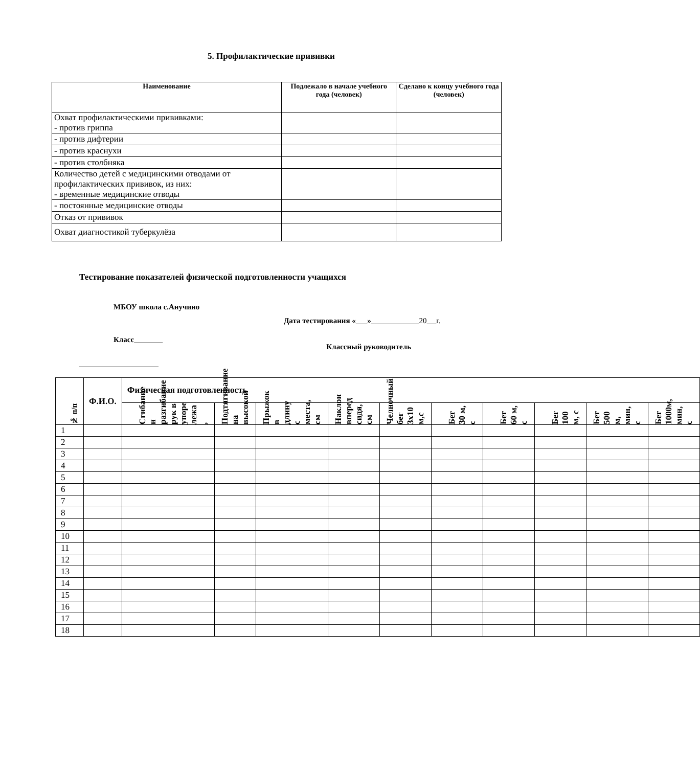5. Профилактические прививки
| Наименование | Подлежало в начале учебного года (человек) | Сделано к концу учебного года (человек) |
| --- | --- | --- |
| Охват профилактическими прививками: - против гриппа | | |
| - против дифтерии | | |
| - против краснухи | | |
| - против столбняка | | |
| Количество детей с медицинскими отводами от профилактических прививок, из них: - временные медицинские отводы | | |
| - постоянные медицинские отводы | | |
| Отказ от прививок | | |
| Охват диагностикой туберкулёза | | |
Тестирование показателей физической подготовленности учащихся
МБОУ школа с.Анучино
Дата тестирования « » 20 г.
Класс
Классный руководитель
| № п/п | Ф.И.О. | Физическая подготовленность | | | | | | | | | |
| | | Сгибание и разгибание рук в упоре лежа , | Подтягивание на высокой | Прыжок в длину с места, см | Наклон вперед сидя, см | Челночный бег 3х10 м,с | Бег 30 м, с | Бег 60 м, с | Бег 100 м, с | Бег 500 м, мин, с | Бег 1000м, мин, с |
| 1 | | | | | | | | | | | |
| 2 | | | | | | | | | | | |
| 3 | | | | | | | | | | | |
| 4 | | | | | | | | | | | |
| 5 | | | | | | | | | | | |
| 6 | | | | | | | | | | | |
| 7 | | | | | | | | | | | |
| 8 | | | | | | | | | | | |
| 9 | | | | | | | | | | | |
| 10 | | | | | | | | | | | |
| 11 | | | | | | | | | | | |
| 12 | | | | | | | | | | | |
| 13 | | | | | | | | | | | |
| 14 | | | | | | | | | | | |
| 15 | | | | | | | | | | | |
| 16 | | | | | | | | | | | |
| 17 | | | | | | | | | | | |
| 18 | | | | | | | | | | | |